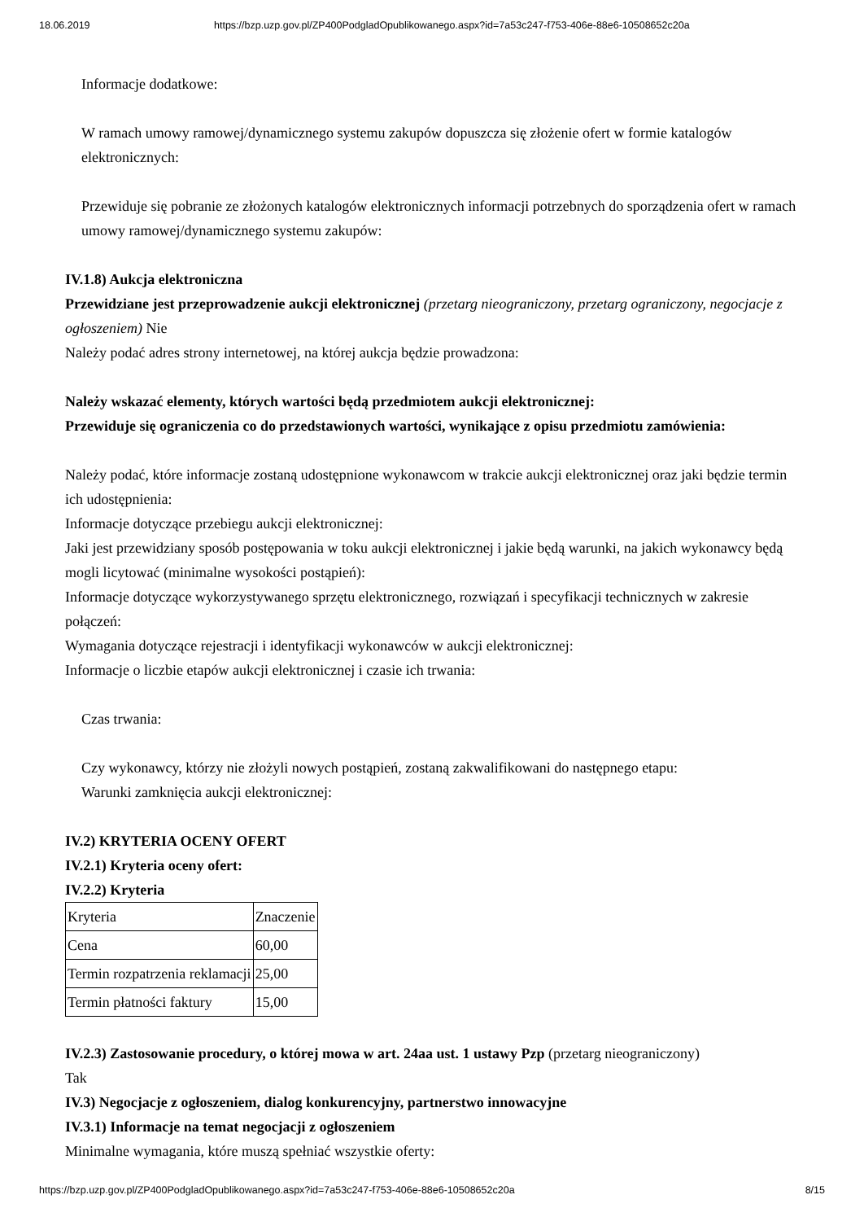18.06.2019 https://bzp.uzp.gov.pl/ZP400PodgladOpublikowanego.aspx?id=7a53c247-f753-406e-88e6-10508652c20a
Informacje dodatkowe:
W ramach umowy ramowej/dynamicznego systemu zakupów dopuszcza się złożenie ofert w formie katalogów elektronicznych:
Przewiduje się pobranie ze złożonych katalogów elektronicznych informacji potrzebnych do sporządzenia ofert w ramach umowy ramowej/dynamicznego systemu zakupów:
IV.1.8) Aukcja elektroniczna
Przewidziane jest przeprowadzenie aukcji elektronicznej (przetarg nieograniczony, przetarg ograniczony, negocjacje z ogłoszeniem) Nie
Należy podać adres strony internetowej, na której aukcja będzie prowadzona:
Należy wskazać elementy, których wartości będą przedmiotem aukcji elektronicznej:
Przewiduje się ograniczenia co do przedstawionych wartości, wynikające z opisu przedmiotu zamówienia:
Należy podać, które informacje zostaną udostępnione wykonawcom w trakcie aukcji elektronicznej oraz jaki będzie termin ich udostępnienia:
Informacje dotyczące przebiegu aukcji elektronicznej:
Jaki jest przewidziany sposób postępowania w toku aukcji elektronicznej i jakie będą warunki, na jakich wykonawcy będą mogli licytować (minimalne wysokości postąpień):
Informacje dotyczące wykorzystywanego sprzętu elektronicznego, rozwiązań i specyfikacji technicznych w zakresie połączeń:
Wymagania dotyczące rejestracji i identyfikacji wykonawców w aukcji elektronicznej:
Informacje o liczbie etapów aukcji elektronicznej i czasie ich trwania:
Czas trwania:
Czy wykonawcy, którzy nie złożyli nowych postąpień, zostaną zakwalifikowani do następnego etapu:
Warunki zamknięcia aukcji elektronicznej:
IV.2) KRYTERIA OCENY OFERT
IV.2.1) Kryteria oceny ofert:
IV.2.2) Kryteria
| Kryteria | Znaczenie |
| Cena | 60,00 |
| Termin rozpatrzenia reklamacji | 25,00 |
| Termin płatności faktury | 15,00 |
IV.2.3) Zastosowanie procedury, o której mowa w art. 24aa ust. 1 ustawy Pzp (przetarg nieograniczony)
Tak
IV.3) Negocjacje z ogłoszeniem, dialog konkurencyjny, partnerstwo innowacyjne
IV.3.1) Informacje na temat negocjacji z ogłoszeniem
Minimalne wymagania, które muszą spełniać wszystkie oferty:
https://bzp.uzp.gov.pl/ZP400PodgladOpublikowanego.aspx?id=7a53c247-f753-406e-88e6-10508652c20a 8/15